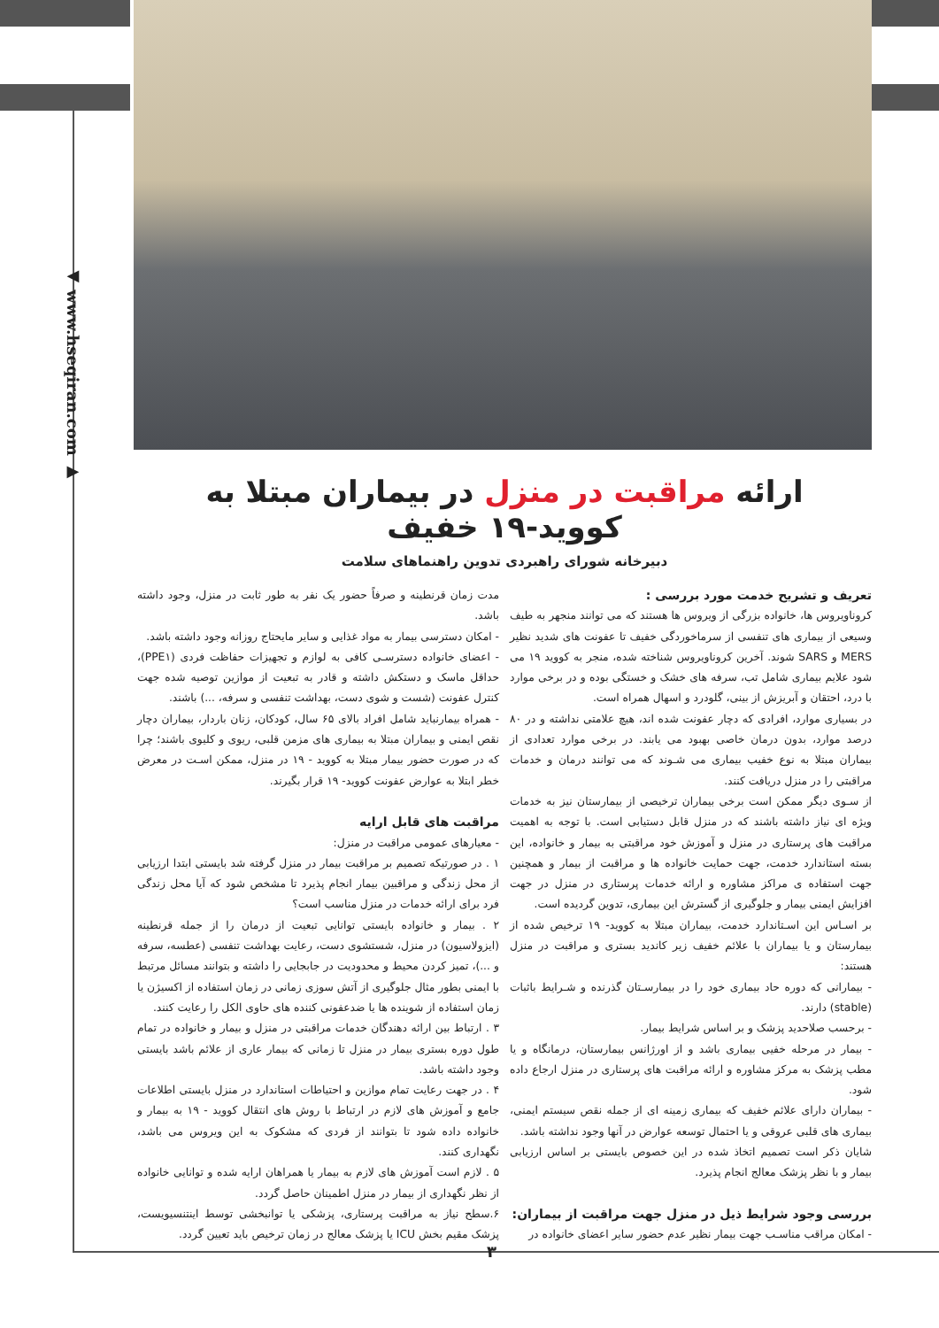◀ www.hseqiran.com ▶
ارائه مراقبت در منزل در بیماران مبتلا به کووید-۱۹ خفیف
دبیرخانه شورای راهبردی تدوین راهنماهای سلامت
تعریف و تشریح خدمت مورد بررسی :
کروناویروس ها، خانواده بزرگی از ویروس ها هستند که می توانند منجهر به طیف وسیعی از بیماری های تنفسی از سرماخوردگی خفیف تا عفونت های شدید نظیر MERS و SARS شوند. آخرین کروناویروس شناخته شده، منجر به کووید ۱۹ می شود علایم بیماری شامل تب، سرفه های خشک و خستگی بوده و در برخی موارد با درد، احتقان و آبریزش از بینی، گلودرد و اسهال همراه است.
در بسیاری موارد، افرادی که دچار عفونت شده اند، هیچ علامتی نداشته و در ۸۰ درصد موارد، بدون درمان خاصی بهبود می یابند. در برخی موارد تعدادی از بیماران مبتلا به نوع خفیب بیماری می شـوند که می توانند درمان و خدمات مراقبتی را در منزل دریافت کنند.
از سـوی دیگر ممکن است برخی بیماران ترخیصی از بیمارستان نیز به خدمات ویژه ای نیاز داشته باشند که در منزل قابل دستیابی است. با توجه به اهمیت مراقبت های پرستاری در منزل و آموزش خود مراقبتی به بیمار و خانواده، این بسته استاندارد خدمت، جهت حمایت خانواده ها و مراقبت از بیمار و همچنین جهت استفاده ی مراکز مشاوره و ارائه خدمات پرستاری در منزل در جهت افزایش ایمنی بیمار و جلوگیری از گسترش این بیماری، تدوین گردیده است.
بر اسـاس این اسـتاندارد خدمت، بیماران مبتلا به کووید- ۱۹ ترخیص شده از بیمارستان و یا بیماران با علائم خفیف زیر کاندید بستری و مراقبت در منزل هستند:
- بیمارانی که دوره حاد بیماری خود را در بیمارسـتان گذرنده و شـرایط باثبات (stable) دارند.
- برحسب صلاحدید پزشک و بر اساس شرایط بیمار.
- بیمار در مرحله خفیی بیماری باشد و از اورژانس بیمارستان، درمانگاه و یا مطب پزشک به مرکز مشاوره و ارائه مراقبت های پرستاری در منزل ارجاع داده شود.
- بیماران دارای علائم خفیف که بیماری زمینه ای از جمله نقص سیستم ایمنی، بیماری های قلبی عروقی و یا احتمال توسعه عوارض در آنها وجود نداشته باشد.
شایان ذکر است تصمیم اتخاذ شده در این خصوص بایستی بر اساس ارزیابی بیمار و با نظر پزشک معالج انجام پذیرد.
بررسی وجود شرایط ذیل در منزل جهت مراقبت از بیماران:
- امکان مراقب مناسـب جهت بیمار نظیر عدم حضور سایر اعضای خانواده در
مدت زمان قرنطینه و صرفاً حضور یک نفر به طور ثابت در منزل، وجود داشته باشد.
- امکان دسترسی بیمار به مواد غذایی و سایر مایحتاج روزانه وجود داشته باشد.
- اعضای خانواده دسترسـی کافی به لوازم و تجهیزات حفاظت فردی (PPE۱)، حداقل ماسک و دستکش داشته و قادر به تبعیت از موازین توصیه شده جهت کنترل عفونت (شست و شوی دست، بهداشت تنفسی و سرفه، ...) باشند.
- همراه بیمارنباید شامل افراد بالای ۶۵ سال، کودکان، زنان باردار، بیماران دچار نقص ایمنی و بیماران مبتلا به بیماری های مزمن قلبی، ریوی و کلیوی باشند؛ چرا که در صورت حضور بیمار مبتلا به کووید - ۱۹ در منزل، ممکن اسـت در معرض خطر ابتلا به عوارض عفونت کووید- ۱۹ قرار بگیرند.
مراقبت های قابل ارایه
- معیارهای عمومی مراقبت در منزل:
۱ . در صورتیکه تصمیم بر مراقبت بیمار در منزل گرفته شد بایستی ابتدا ارزیابی از محل زندگی و مراقبین بیمار انجام پذیرد تا مشخص شود که آیا محل زندگی فرد برای ارائه خدمات در منزل مناسب است؟
۲ . بیمار و خانواده بایستی توانایی تبعیت از درمان را از جمله قرنطینه (ایزولاسیون) در منزل، شستشوی دست، رعایت بهداشت تنفسی (عطسه، سرفه و ...)، تمیز کردن محیط و محدودیت در جابجایی را داشته و بتوانند مسائل مرتبط با ایمنی بطور مثال جلوگیری از آتش سوزی زمانی در زمان استفاده از اکسیژن یا زمان استفاده از شوینده ها یا ضدعفونی کننده های حاوی الکل را رعایت کنند.
۳ . ارتباط بین ارائه دهندگان خدمات مراقبتی در منزل و بیمار و خانواده در تمام طول دوره بستری بیمار در منزل تا زمانی که بیمار عاری از علائم باشد بایستی وجود داشته باشد.
۴ . در جهت رعایت تمام موازین و احتیاطات استاندارد در منزل بایستی اطلاعات جامع و آموزش های لازم در ارتباط با روش های انتقال کووید - ۱۹ به بیمار و خانواده داده شود تا بتوانند از فردی که مشکوک به این ویروس می باشد، نگهداری کنند.
۵ . لازم است آموزش های لازم به بیمار یا همراهان ارایه شده و توانایی خانواده از نظر نگهداری از بیمار در منزل اطمینان حاصل گردد.
۶.سطح نیاز به مراقبت پرستاری، پزشکی یا توانبخشی توسط اینتنسیویست، پزشک مقیم بخش ICU یا پزشک معالج در زمان ترخیص باید تعیین گردد.
۳